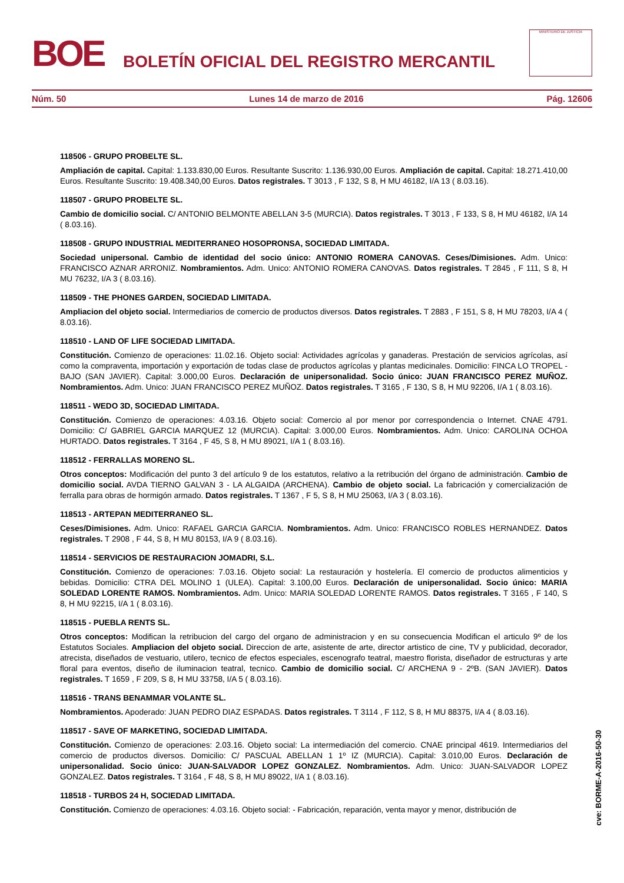BOE
BOLETÍN OFICIAL DEL REGISTRO MERCANTIL
MINISTERIO DE JUSTICIA
Núm. 50 Lunes 14 de marzo de 2016 Pág. 12606
118506 - GRUPO PROBELTE SL.
Ampliación de capital. Capital: 1.133.830,00 Euros. Resultante Suscrito: 1.136.930,00 Euros. Ampliación de capital. Capital: 18.271.410,00 Euros. Resultante Suscrito: 19.408.340,00 Euros. Datos registrales. T 3013 , F 132, S 8, H MU 46182, I/A 13 ( 8.03.16).
118507 - GRUPO PROBELTE SL.
Cambio de domicilio social. C/ ANTONIO BELMONTE ABELLAN 3-5 (MURCIA). Datos registrales. T 3013 , F 133, S 8, H MU 46182, I/A 14 ( 8.03.16).
118508 - GRUPO INDUSTRIAL MEDITERRANEO HOSOPRONSA, SOCIEDAD LIMITADA.
Sociedad unipersonal. Cambio de identidad del socio único: ANTONIO ROMERA CANOVAS. Ceses/Dimisiones. Adm. Unico: FRANCISCO AZNAR ARRONIZ. Nombramientos. Adm. Unico: ANTONIO ROMERA CANOVAS. Datos registrales. T 2845 , F 111, S 8, H MU 76232, I/A 3 ( 8.03.16).
118509 - THE PHONES GARDEN, SOCIEDAD LIMITADA.
Ampliacion del objeto social. Intermediarios de comercio de productos diversos. Datos registrales. T 2883 , F 151, S 8, H MU 78203, I/A 4 ( 8.03.16).
118510 - LAND OF LIFE SOCIEDAD LIMITADA.
Constitución. Comienzo de operaciones: 11.02.16. Objeto social: Actividades agrícolas y ganaderas. Prestación de servicios agrícolas, así como la compraventa, importación y exportación de todas clase de productos agrícolas y plantas medicinales. Domicilio: FINCA LO TROPEL - BAJO (SAN JAVIER). Capital: 3.000,00 Euros. Declaración de unipersonalidad. Socio único: JUAN FRANCISCO PEREZ MUÑOZ. Nombramientos. Adm. Unico: JUAN FRANCISCO PEREZ MUÑOZ. Datos registrales. T 3165 , F 130, S 8, H MU 92206, I/A 1 ( 8.03.16).
118511 - WEDO 3D, SOCIEDAD LIMITADA.
Constitución. Comienzo de operaciones: 4.03.16. Objeto social: Comercio al por menor por correspondencia o Internet. CNAE 4791. Domicilio: C/ GABRIEL GARCIA MARQUEZ 12 (MURCIA). Capital: 3.000,00 Euros. Nombramientos. Adm. Unico: CAROLINA OCHOA HURTADO. Datos registrales. T 3164 , F 45, S 8, H MU 89021, I/A 1 ( 8.03.16).
118512 - FERRALLAS MORENO SL.
Otros conceptos: Modificación del punto 3 del artículo 9 de los estatutos, relativo a la retribución del órgano de administración. Cambio de domicilio social. AVDA TIERNO GALVAN 3 - LA ALGAIDA (ARCHENA). Cambio de objeto social. La fabricación y comercialización de ferralla para obras de hormigón armado. Datos registrales. T 1367 , F 5, S 8, H MU 25063, I/A 3 ( 8.03.16).
118513 - ARTEPAN MEDITERRANEO SL.
Ceses/Dimisiones. Adm. Unico: RAFAEL GARCIA GARCIA. Nombramientos. Adm. Unico: FRANCISCO ROBLES HERNANDEZ. Datos registrales. T 2908 , F 44, S 8, H MU 80153, I/A 9 ( 8.03.16).
118514 - SERVICIOS DE RESTAURACION JOMADRI, S.L.
Constitución. Comienzo de operaciones: 7.03.16. Objeto social: La restauración y hostelería. El comercio de productos alimenticios y bebidas. Domicilio: CTRA DEL MOLINO 1 (ULEA). Capital: 3.100,00 Euros. Declaración de unipersonalidad. Socio único: MARIA SOLEDAD LORENTE RAMOS. Nombramientos. Adm. Unico: MARIA SOLEDAD LORENTE RAMOS. Datos registrales. T 3165 , F 140, S 8, H MU 92215, I/A 1 ( 8.03.16).
118515 - PUEBLA RENTS SL.
Otros conceptos: Modifican la retribucion del cargo del organo de administracion y en su consecuencia Modifican el articulo 9º de los Estatutos Sociales. Ampliacion del objeto social. Direccion de arte, asistente de arte, director artistico de cine, TV y publicidad, decorador, atrecista, diseñados de vestuario, utilero, tecnico de efectos especiales, escenografo teatral, maestro florista, diseñador de estructuras y arte floral para eventos, diseño de iluminacion teatral, tecnico. Cambio de domicilio social. C/ ARCHENA 9 - 2ºB. (SAN JAVIER). Datos registrales. T 1659 , F 209, S 8, H MU 33758, I/A 5 ( 8.03.16).
118516 - TRANS BENAMMAR VOLANTE SL.
Nombramientos. Apoderado: JUAN PEDRO DIAZ ESPADAS. Datos registrales. T 3114 , F 112, S 8, H MU 88375, I/A 4 ( 8.03.16).
118517 - SAVE OF MARKETING, SOCIEDAD LIMITADA.
Constitución. Comienzo de operaciones: 2.03.16. Objeto social: La intermediación del comercio. CNAE principal 4619. Intermediarios del comercio de productos diversos. Domicilio: C/ PASCUAL ABELLAN 1 1º IZ (MURCIA). Capital: 3.010,00 Euros. Declaración de unipersonalidad. Socio único: JUAN-SALVADOR LOPEZ GONZALEZ. Nombramientos. Adm. Unico: JUAN-SALVADOR LOPEZ GONZALEZ. Datos registrales. T 3164 , F 48, S 8, H MU 89022, I/A 1 ( 8.03.16).
118518 - TURBOS 24 H, SOCIEDAD LIMITADA.
Constitución. Comienzo de operaciones: 4.03.16. Objeto social: - Fabricación, reparación, venta mayor y menor, distribución de
cve: BORME-A-2016-50-30